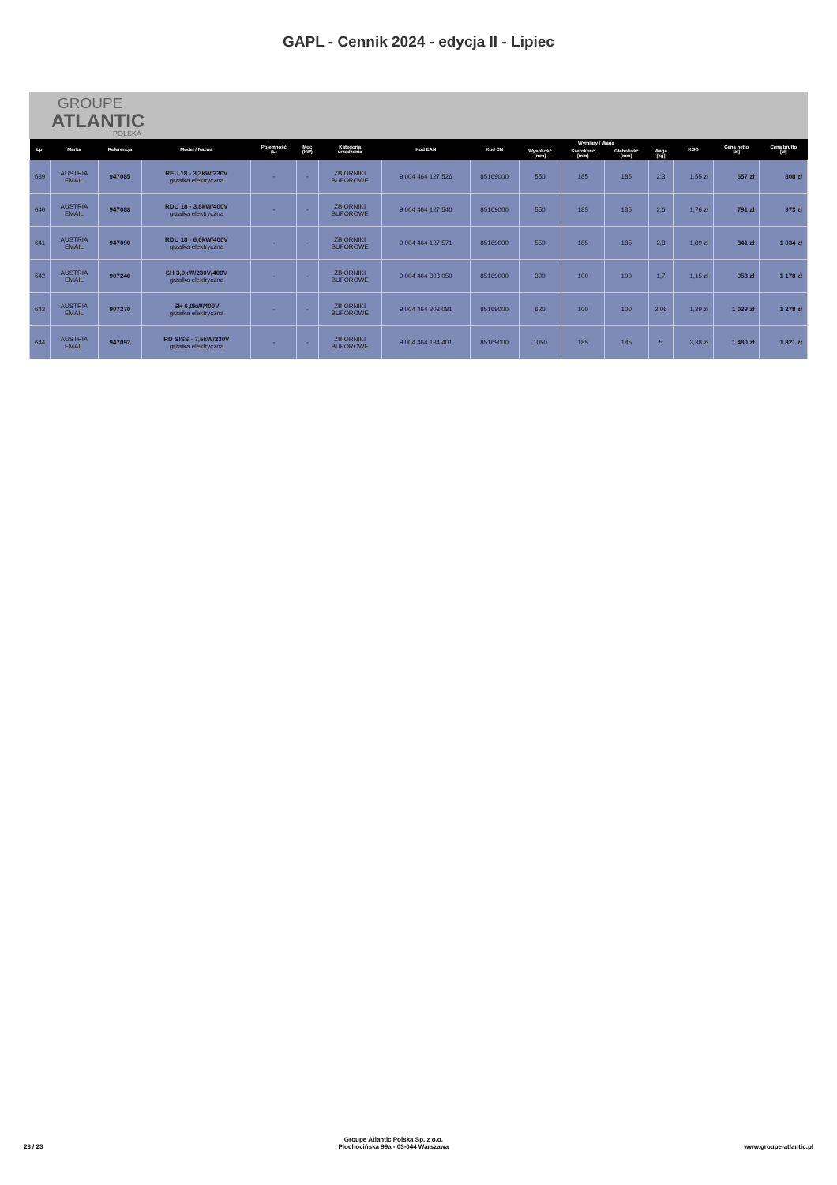GAPL - Cennik 2024 - edycja II - Lipiec
GROUPE
ATLANTIC
POLSKA
| Lp. | Marka | Referencja | Model / Nazwa | Pojemność (L) | Moc (kW) | Kategoria urządzenia | Kod EAN | Kod CN | Wymiary / Waga | | | | KGO | Cena netto [zł] | Cena brutto [zł] |
| --- | --- | --- | --- | --- | --- | --- | --- | --- | --- | --- | --- | --- | --- | --- | --- |
| | | | | | | | | | Wysokość [mm] | Szerokość [mm] | Głębokość [mm] | Waga [kg] | | | |
| 639 | AUSTRIA EMAIL | 947085 | REU 18 - 3,3kW/230V grzałka elektryczna | - | - | ZBIORNIKI BUFOROWE | 9 004 464 127 526 | 85169000 | 550 | 185 | 185 | 2,3 | 1,55 zł | 657 zł | 808 zł |
| 640 | AUSTRIA EMAIL | 947088 | RDU 18 - 3,8kW/400V grzałka elektryczna | - | - | ZBIORNIKI BUFOROWE | 9 004 464 127 540 | 85169000 | 550 | 185 | 185 | 2,6 | 1,76 zł | 791 zł | 973 zł |
| 641 | AUSTRIA EMAIL | 947090 | RDU 18 - 6,0kW/400V grzałka elektryczna | - | - | ZBIORNIKI BUFOROWE | 9 004 464 127 571 | 85169000 | 550 | 185 | 185 | 2,8 | 1,89 zł | 841 zł | 1 034 zł |
| 642 | AUSTRIA EMAIL | 907240 | SH 3,0kW/230V/400V grzałka elektryczna | - | - | ZBIORNIKI BUFOROWE | 9 004 464 303 050 | 85169000 | 390 | 100 | 100 | 1,7 | 1,15 zł | 958 zł | 1 178 zł |
| 643 | AUSTRIA EMAIL | 907270 | SH 6,0kW/400V grzałka elektryczna | - | - | ZBIORNIKI BUFOROWE | 9 004 464 303 081 | 85169000 | 620 | 100 | 100 | 2,06 | 1,39 zł | 1 039 zł | 1 278 zł |
| 644 | AUSTRIA EMAIL | 947092 | RD SISS - 7,5kW/230V grzałka elektryczna | - | - | ZBIORNIKI BUFOROWE | 9 004 464 134 401 | 85169000 | 1050 | 185 | 185 | 5 | 3,38 zł | 1 480 zł | 1 821 zł |
23 / 23
Groupe Atlantic Polska Sp. z o.o.
Płochocińska 99a - 03-044 Warszawa
www.groupe-atlantic.pl